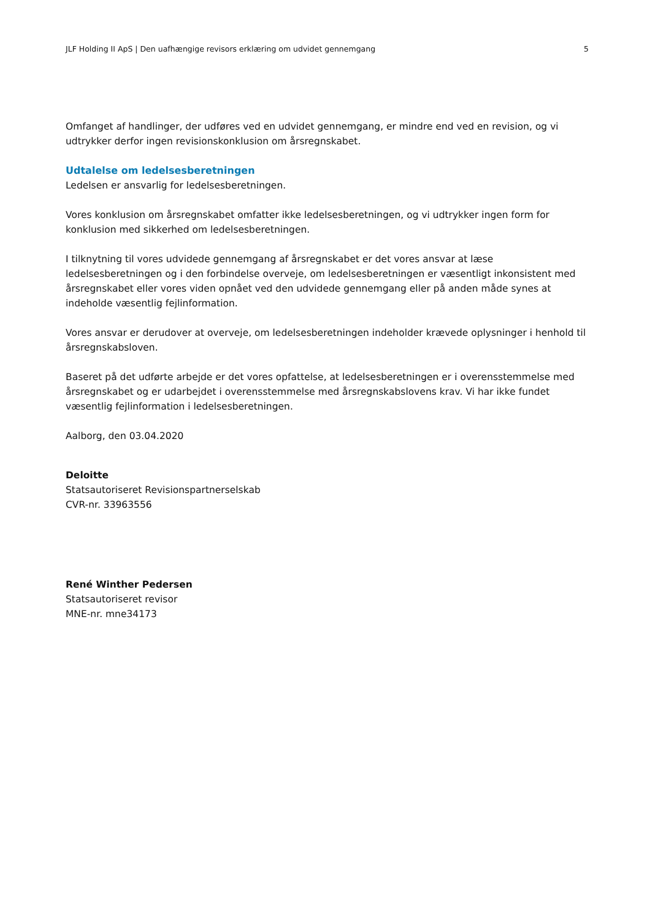JLF Holding II ApS | Den uafhængige revisors erklæring om udvidet gennemgang 5
Omfanget af handlinger, der udføres ved en udvidet gennemgang, er mindre end ved en revision, og vi udtrykker derfor ingen revisionskonklusion om årsregnskabet.
Udtalelse om ledelsesberetningen
Ledelsen er ansvarlig for ledelsesberetningen.
Vores konklusion om årsregnskabet omfatter ikke ledelsesberetningen, og vi udtrykker ingen form for konklusion med sikkerhed om ledelsesberetningen.
I tilknytning til vores udvidede gennemgang af årsregnskabet er det vores ansvar at læse ledelsesberetningen og i den forbindelse overveje, om ledelsesberetningen er væsentligt inkonsistent med årsregnskabet eller vores viden opnået ved den udvidede gennemgang eller på anden måde synes at indeholde væsentlig fejlinformation.
Vores ansvar er derudover at overveje, om ledelsesberetningen indeholder krævede oplysninger i henhold til årsregnskabsloven.
Baseret på det udførte arbejde er det vores opfattelse, at ledelsesberetningen er i overensstemmelse med årsregnskabet og er udarbejdet i overensstemmelse med årsregnskabslovens krav. Vi har ikke fundet væsentlig fejlinformation i ledelsesberetningen.
Aalborg, den 03.04.2020
Deloitte
Statsautoriseret Revisionspartnerselskab
CVR-nr. 33963556
René Winther Pedersen
Statsautoriseret revisor
MNE-nr. mne34173